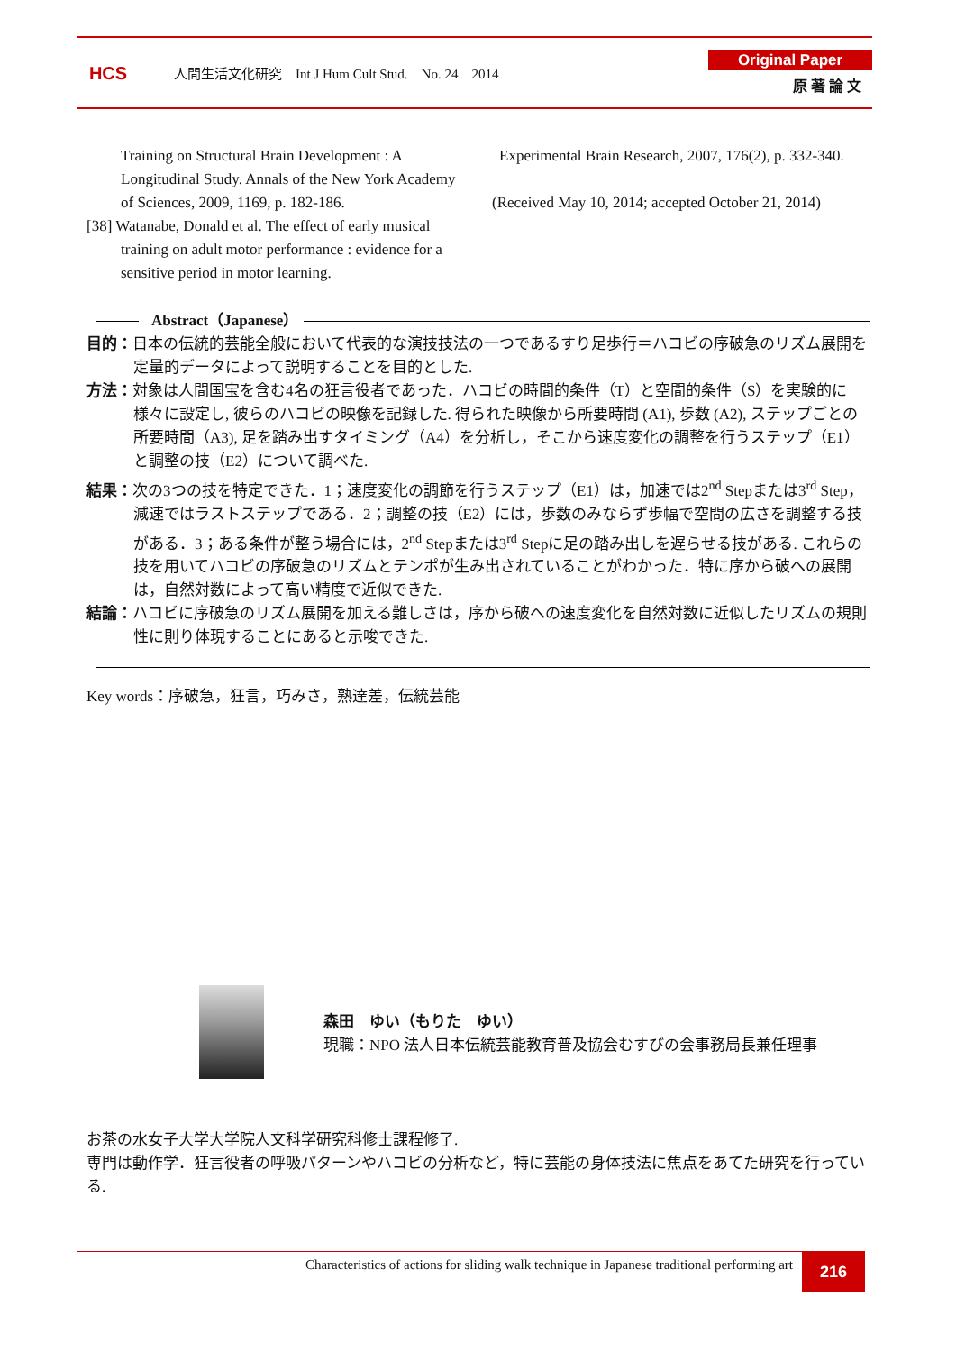HCS
人間生活文化研究　Int J Hum Cult Stud.　No. 24　2014
Original Paper
原 著 論 文
Training on Structural Brain Development : A Longitudinal Study. Annals of the New York Academy of Sciences, 2009, 1169, p. 182-186.
[38] Watanabe, Donald et al. The effect of early musical training on adult motor performance : evidence for a sensitive period in motor learning.
Experimental Brain Research, 2007, 176(2), p. 332-340.
(Received May 10, 2014; accepted October 21, 2014)
Abstract（Japanese）
目的：日本の伝統的芸能全般において代表的な演技技法の一つであるすり足歩行＝ハコビの序破急のリズム展開を定量的データによって説明することを目的とした.
方法：対象は人間国宝を含む4名の狂言役者であった．ハコビの時間的条件（T）と空間的条件（S）を実験的に様々に設定し, 彼らのハコビの映像を記録した. 得られた映像から所要時間 (A1), 歩数 (A2), ステップごとの所要時間（A3), 足を踏み出すタイミング（A4）を分析し，そこから速度変化の調整を行うステップ（E1）と調整の技（E2）について調べた.
結果：次の3つの技を特定できた．1；速度変化の調節を行うステップ（E1）は，加速では2<sup>nd</sup> Stepまたは3<sup>rd</sup> Step，減速ではラストステップである．2；調整の技（E2）には，歩数のみならず歩幅で空間の広さを調整する技がある．3；ある条件が整う場合には，2<sup>nd</sup> Stepまたは3<sup>rd</sup> Stepに足の踏み出しを遅らせる技がある. これらの技を用いてハコビの序破急のリズムとテンポが生み出されていることがわかった．特に序から破への展開は，自然対数によって高い精度で近似できた.
結論：ハコビに序破急のリズム展開を加える難しさは，序から破への速度変化を自然対数に近似したリズムの規則性に則り体現することにあると示唆できた.
Key words：序破急，狂言，巧みさ，熟達差，伝統芸能
森田　ゆい（もりた　ゆい）
現職：NPO 法人日本伝統芸能教育普及協会むすびの会事務局長兼任理事
お茶の水女子大学大学院人文科学研究科修士課程修了.
専門は動作学．狂言役者の呼吸パターンやハコビの分析など，特に芸能の身体技法に焦点をあてた研究を行っている.
Characteristics of actions for sliding walk technique in Japanese traditional performing art
216